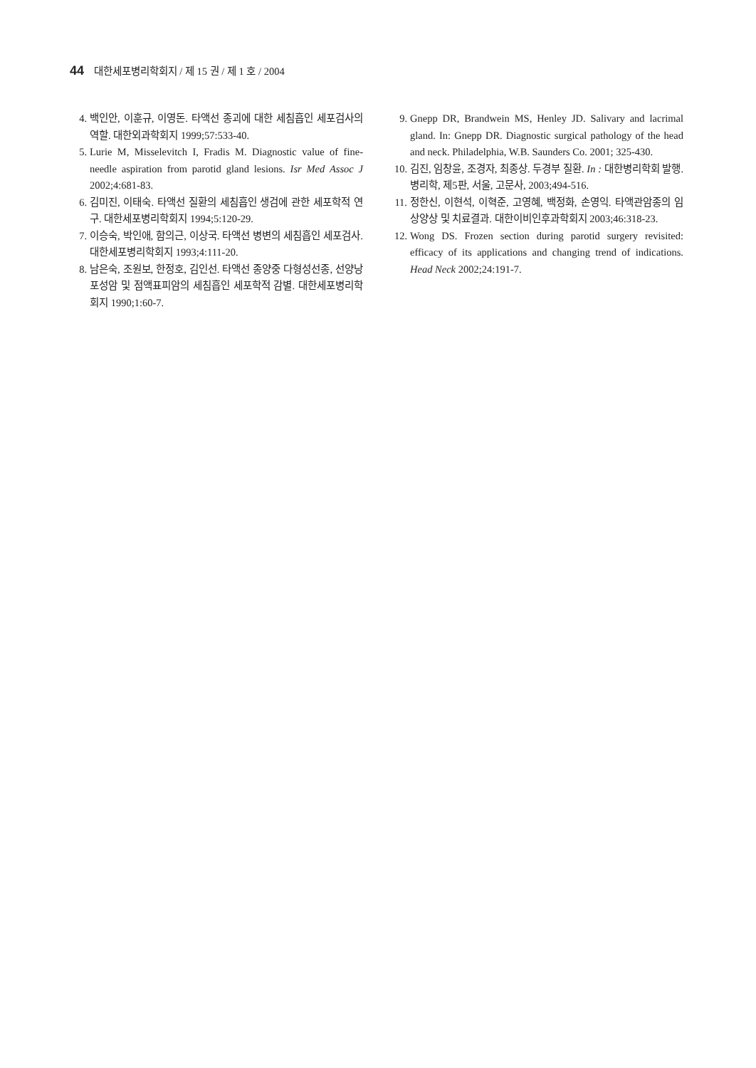44 대한세포병리학회지 / 제 15 권 / 제 1 호 / 2004
4. 백인안, 이훈규, 이영돈. 타액선 종괴에 대한 세침흡인 세포검사의 역할. 대한외과학회지 1999;57:533-40.
5. Lurie M, Misselevitch I, Fradis M. Diagnostic value of fine-needle aspiration from parotid gland lesions. Isr Med Assoc J 2002;4:681-83.
6. 김미진, 이태숙. 타액선 질환의 세침흡인 생검에 관한 세포학적 연구. 대한세포병리학회지 1994;5:120-29.
7. 이승숙, 박인애, 함의근, 이상국. 타액선 병변의 세침흡인 세포검사. 대한세포병리학회지 1993;4:111-20.
8. 남은숙, 조원보, 한정호, 김인선. 타액선 종양중 다형성선종, 선양낭포성암 및 점액표피암의 세침흡인 세포학적 감별. 대한세포병리학회지 1990;1:60-7.
9. Gnepp DR, Brandwein MS, Henley JD. Salivary and lacrimal gland. In: Gnepp DR. Diagnostic surgical pathology of the head and neck. Philadelphia, W.B. Saunders Co. 2001; 325-430.
10. 김진, 임창윤, 조경자, 최종상. 두경부 질환. In : 대한병리학회 발행. 병리학, 제5판, 서울, 고문사, 2003;494-516.
11. 정한신, 이현석, 이혁준, 고영혜, 백정화, 손영익. 타액관암종의 임상양상 및 치료결과. 대한이비인후과학회지 2003;46:318-23.
12. Wong DS. Frozen section during parotid surgery revisited: efficacy of its applications and changing trend of indications. Head Neck 2002;24:191-7.